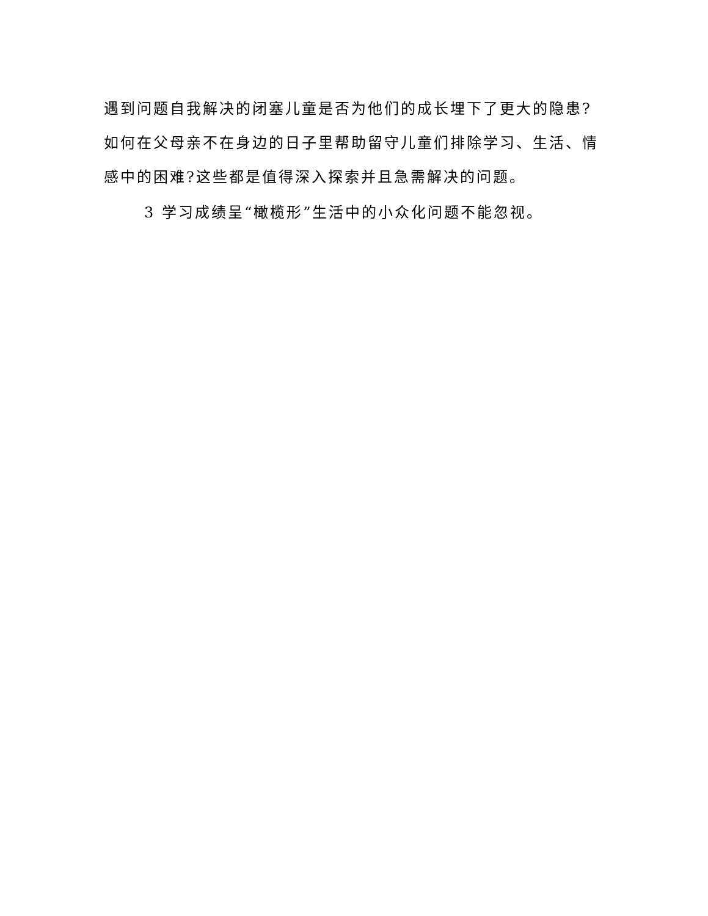遇到问题自我解决的闭塞儿童是否为他们的成长埋下了更大的隐患?如何在父母亲不在身边的日子里帮助留守儿童们排除学习、生活、情感中的困难?这些都是值得深入探索并且急需解决的问题。
3 学习成绩呈“橄榄形”生活中的小众化问题不能忽视。